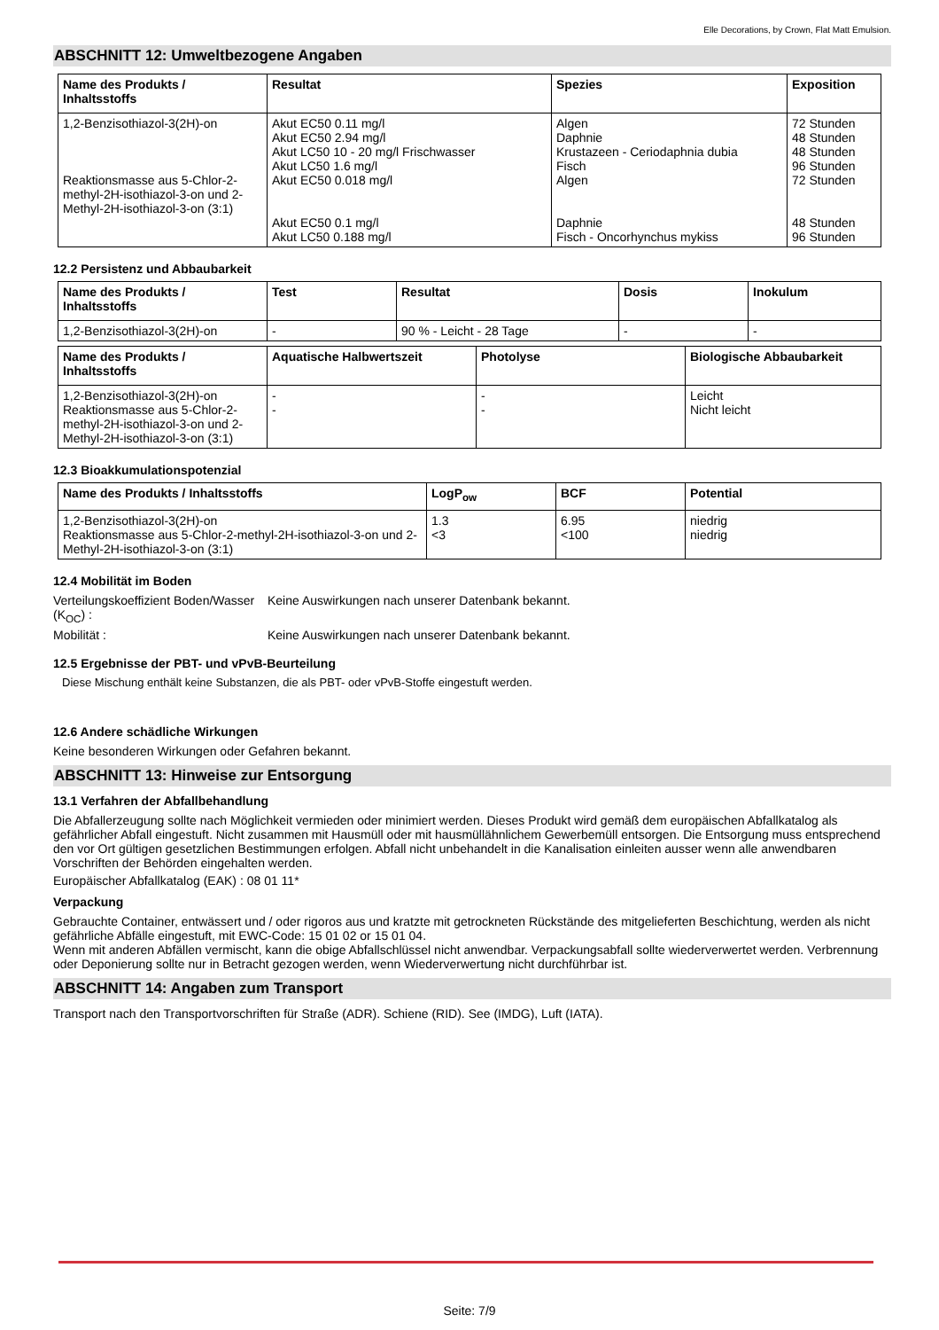Elle Decorations, by Crown, Flat Matt Emulsion.
ABSCHNITT 12: Umweltbezogene Angaben
| Name des Produkts / Inhaltsstoffs | Resultat | Spezies | Exposition |
| --- | --- | --- | --- |
| 1,2-Benzisothiazol-3(2H)-on Reaktionsmasse aus 5-Chlor-2-methyl-2H-isothiazol-3-on und 2-Methyl-2H-isothiazol-3-on (3:1) | Akut EC50 0.11 mg/l Akut EC50 2.94 mg/l Akut LC50 10 - 20 mg/l Frischwasser Akut LC50 1.6 mg/l Akut EC50 0.018 mg/l Akut EC50 0.1 mg/l Akut LC50 0.188 mg/l | Algen Daphnie Krustazeen - Ceriodaphnia dubia Fisch Algen Daphnie Fisch - Oncorhynchus mykiss | 72 Stunden 48 Stunden 48 Stunden 96 Stunden 72 Stunden 48 Stunden 96 Stunden |
12.2 Persistenz und Abbaubarkeit
| Name des Produkts / Inhaltsstoffs | Test | Resultat | Dosis | Inokulum |
| --- | --- | --- | --- | --- |
| 1,2-Benzisothiazol-3(2H)-on | - | 90 % - Leicht - 28 Tage | - | - |
| Name des Produkts / Inhaltsstoffs | Aquatische Halbwertszeit | Photolyse | Biologische Abbaubarkeit |
| --- | --- | --- | --- |
| 1,2-Benzisothiazol-3(2H)-on Reaktionsmasse aus 5-Chlor-2-methyl-2H-isothiazol-3-on und 2-Methyl-2H-isothiazol-3-on (3:1) | - - | - - | Leicht Nicht leicht |
12.3 Bioakkumulationspotenzial
| Name des Produkts / Inhaltsstoffs | LogP<sub>ow</sub> | BCF | Potential |
| --- | --- | --- | --- |
| 1,2-Benzisothiazol-3(2H)-on Reaktionsmasse aus 5-Chlor-2-methyl-2H-isothiazol-3-on und 2-Methyl-2H-isothiazol-3-on (3:1) | 1.3 <3 | 6.95 <100 | niedrig niedrig |
12.4 Mobilität im Boden
Verteilungskoeffizient Boden/Wasser (K<sub>OC</sub>) :
Keine Auswirkungen nach unserer Datenbank bekannt.
Mobilität : Keine Auswirkungen nach unserer Datenbank bekannt.
12.5 Ergebnisse der PBT- und vPvB-Beurteilung
Diese Mischung enthält keine Substanzen, die als PBT- oder vPvB-Stoffe eingestuft werden.
12.6 Andere schädliche Wirkungen
Keine besonderen Wirkungen oder Gefahren bekannt.
ABSCHNITT 13: Hinweise zur Entsorgung
13.1 Verfahren der Abfallbehandlung
Die Abfallerzeugung sollte nach Möglichkeit vermieden oder minimiert werden. Dieses Produkt wird gemäß dem europäischen Abfallkatalog als gefährlicher Abfall eingestuft. Nicht zusammen mit Hausmüll oder mit hausmüllähnlichem Gewerbemüll entsorgen. Die Entsorgung muss entsprechend den vor Ort gültigen gesetzlichen Bestimmungen erfolgen. Abfall nicht unbehandelt in die Kanalisation einleiten ausser wenn alle anwendbaren Vorschriften der Behörden eingehalten werden.
Europäischer Abfallkatalog (EAK) : 08 01 11*
Verpackung
Gebrauchte Container, entwässert und / oder rigoros aus und kratzte mit getrockneten Rückstände des mitgelieferten Beschichtung, werden als nicht gefährliche Abfälle eingestuft, mit EWC-Code: 15 01 02 or 15 01 04.
Wenn mit anderen Abfällen vermischt, kann die obige Abfallschlüssel nicht anwendbar. Verpackungsabfall sollte wiederverwertet werden. Verbrennung oder Deponierung sollte nur in Betracht gezogen werden, wenn Wiederverwertung nicht durchführbar ist.
ABSCHNITT 14: Angaben zum Transport
Transport nach den Transportvorschriften für Straße (ADR). Schiene (RID). See (IMDG), Luft (IATA).
Seite: 7/9